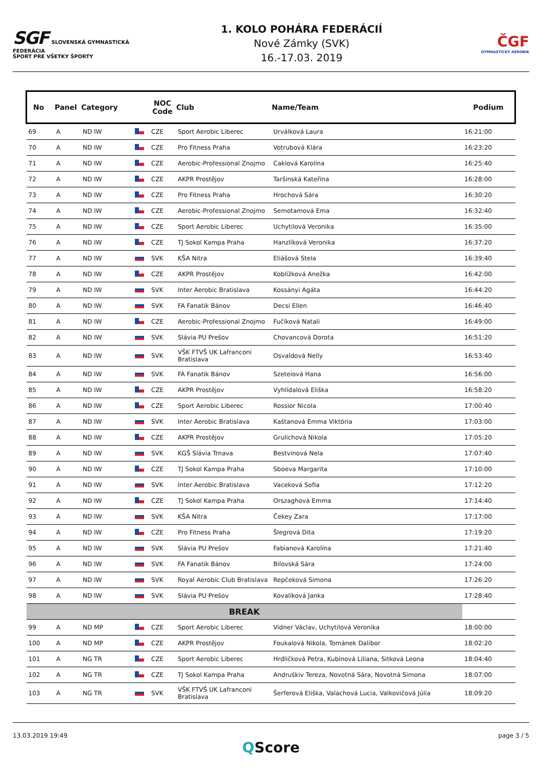SGF SLOVENSKÁ GYMNASTICKÁ FEDERÁCIA
ŠPORT PRE VŠETKY ŠPORTY
1. KOLO POHÁRA FEDERÁCIÍ
Nové Zámky (SVK)
16.-17.03. 2019
ČGF
GYMNASTICKÝ AEROBIK
| No | Panel | Category | | NOC Code | Club | Name/Team | Podium |
| --- | --- | --- | --- | --- | --- | --- | --- |
| 69 | A | ND IW | | CZE | Sport Aerobic Liberec | Urválková Laura | 16:21:00 |
| 70 | A | ND IW | | CZE | Pro Fitness Praha | Votrubová Klára | 16:23:20 |
| 71 | A | ND IW | | CZE | Aerobic-Professional Znojmo | Caklová Karolína | 16:25:40 |
| 72 | A | ND IW | | CZE | AKPR Prostějov | Taršinská Kateřina | 16:28:00 |
| 73 | A | ND IW | | CZE | Pro Fitness Praha | Hrochová Sára | 16:30:20 |
| 74 | A | ND IW | | CZE | Aerobic-Professional Znojmo | Semotamová Ema | 16:32:40 |
| 75 | A | ND IW | | CZE | Sport Aerobic Liberec | Uchytilová Veronika | 16:35:00 |
| 76 | A | ND IW | | CZE | TJ Sokol Kampa Praha | Hanzlíková Veronika | 16:37:20 |
| 77 | A | ND IW | | SVK | KŠA Nitra | Eliášová Stela | 16:39:40 |
| 78 | A | ND IW | | CZE | AKPR Prostějov | Koblížková Anežka | 16:42:00 |
| 79 | A | ND IW | | SVK | Inter Aerobic Bratislava | Kossányi Agáta | 16:44:20 |
| 80 | A | ND IW | | SVK | FA Fanatik Bánov | Decsi Ellen | 16:46:40 |
| 81 | A | ND IW | | CZE | Aerobic-Professional Znojmo | Fučíková Natali | 16:49:00 |
| 82 | A | ND IW | | SVK | Slávia PU Prešov | Chovancová Dorota | 16:51:20 |
| 83 | A | ND IW | | SVK | VŠK FTVŠ UK Lafranconi Bratislava | Osvaldová Nelly | 16:53:40 |
| 84 | A | ND IW | | SVK | FA Fanatik Bánov | Szeteiová Hana | 16:56:00 |
| 85 | A | ND IW | | CZE | AKPR Prostějov | Vyhlídalová Eliška | 16:58:20 |
| 86 | A | ND IW | | CZE | Sport Aerobic Liberec | Rossior Nicola | 17:00:40 |
| 87 | A | ND IW | | SVK | Inter Aerobic Bratislava | Kaštanová Emma Viktória | 17:03:00 |
| 88 | A | ND IW | | CZE | AKPR Prostějov | Grulichová Nikola | 17:05:20 |
| 89 | A | ND IW | | SVK | KGŠ Slávia Trnava | Bestvinová Nela | 17:07:40 |
| 90 | A | ND IW | | CZE | TJ Sokol Kampa Praha | Sboeva Margarita | 17:10:00 |
| 91 | A | ND IW | | SVK | Inter Aerobic Bratislava | Vaceková Sofia | 17:12:20 |
| 92 | A | ND IW | | CZE | TJ Sokol Kampa Praha | Orszaghová Emma | 17:14:40 |
| 93 | A | ND IW | | SVK | KŠA Nitra | Čekey Zara | 17:17:00 |
| 94 | A | ND IW | | CZE | Pro Fitness Praha | Šlegrová Dita | 17:19:20 |
| 95 | A | ND IW | | SVK | Slávia PU Prešov | Fabianová Karolína | 17:21:40 |
| 96 | A | ND IW | | SVK | FA Fanatik Bánov | Bilovská Sára | 17:24:00 |
| 97 | A | ND IW | | SVK | Royal Aerobic Club Bratislava | Repčeková Simona | 17:26:20 |
| 98 | A | ND IW | | SVK | Slávia PU Prešov | Kovalíková Janka | 17:28:40 |
| BREAK | | | | | | | |
| 99 | A | ND MP | | CZE | Sport Aerobic Liberec | Vidner Václav, Uchytilová Veronika | 18:00:00 |
| 100 | A | ND MP | | CZE | AKPR Prostějov | Foukalová Nikola, Tománek Dalibor | 18:02:20 |
| 101 | A | NG TR | | CZE | Sport Aerobic Liberec | Hrdličková Petra, Kubínová Liliana, Sitková Leona | 18:04:40 |
| 102 | A | NG TR | | CZE | TJ Sokol Kampa Praha | Andruškiv Tereza, Novotná Sára, Novotná Simona | 18:07:00 |
| 103 | A | NG TR | | SVK | VŠK FTVŠ UK Lafranconi Bratislava | Šerferová Eliška, Valachová Lucia, Valkovičová Júlia | 18:09:20 |
13.03.2019 19:49 page 3 / 5
QScore